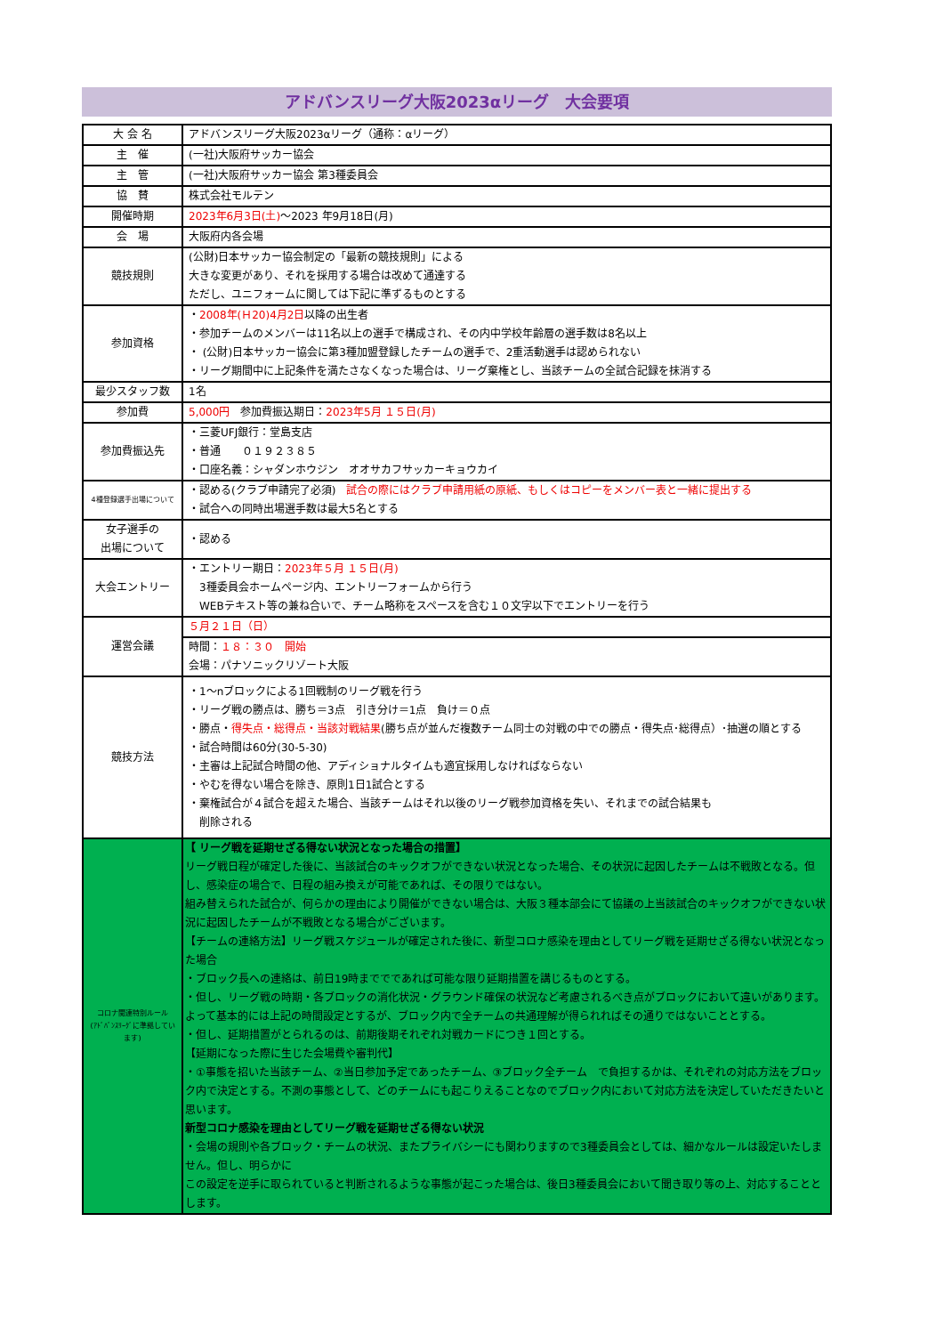アドバンスリーグ大阪2023αリーグ　大会要項
| 大 会 名 | アドバンスリーグ大阪2023αリーグ（通称：αリーグ） |
| 主 催 | (一社)大阪府サッカー協会 |
| 主 管 | (一社)大阪府サッカー協会 第3種委員会 |
| 協 賛 | 株式会社モルテン |
| 開催時期 | 2023年6月3日(土) ～2023 年9月18日(月) |
| 会 場 | 大阪府内各会場 |
| 競技規則 | (公財)日本サッカー協会制定の「最新の競技規則」による 大きな変更があり、それを採用する場合は改めて通達する ただし、ユニフォームに関しては下記に準ずるものとする |
| 参加資格 | ・ 2008年(Ｈ20)4月2日 以降の出生者 ・参加チームのメンバーは11名以上の選手で構成され、その内中学校年齢層の選手数は8名以上 ・ (公財)日本サッカー協会に第3種加盟登録したチームの選手で、2重活動選手は認められない ・リーグ期間中に上記条件を満たさなくなった場合は、リーグ棄権とし、当該チームの全試合記録を抹消する |
| 最少スタッフ数 | 1名 |
| 参加費 | 5,000円 参加費振込期日： 2023年5月 １５日(月) |
| 参加費振込先 | ・三菱UFJ銀行：堂島支店 ・普通 ０１９２３８５ ・口座名義：シャダンホウジン オオサカフサッカーキョウカイ |
| 4種登録選手出場について | ・認める(クラブ申請完了必須) 試合の際にはクラブ申請用紙の原紙、もしくはコピーをメンバー表と一緒に提出する ・試合への同時出場選手数は最大5名とする |
| 女子選手の 出場について | ・認める |
| 大会エントリー | ・エントリー期日： 2023年５月 １５日(月) 3種委員会ホームページ内、エントリーフォームから行う WEBテキスト等の兼ね合いで、チーム略称をスペースを含む１０文字以下でエントリーを行う |
| 運営会議 | ５月２１日（日） |
| | 時間： １８：３０ 開始 会場：パナソニックリゾート大阪 |
| 競技方法 | ・1～nブロックによる1回戦制のリーグ戦を行う ・リーグ戦の勝点は、勝ち＝3点 引き分け＝1点 負け＝０点 ・勝点・ 得失点・総得点・当該対戦結果 (勝ち点が並んだ複数チーム同士の対戦の中での勝点・得失点･総得点）･抽選の順とする ・試合時間は60分(30-5-30) ・主審は上記試合時間の他、アディショナルタイムも適宜採用しなければならない ・やむを得ない場合を除き、原則1日1試合とする ・棄権試合が４試合を超えた場合、当該チームはそれ以後のリーグ戦参加資格を失い、それまでの試合結果も 削除される |
| コロナ関連特別ルール (ｱﾄﾞﾊﾞﾝｽﾘｰｸﾞに準拠しています) | 【 リーグ戦を延期せざる得ない状況となった場合の措置】 リーグ戦日程が確定した後に、当該試合のキックオフができない状況となった場合、その状況に起因したチームは不戦敗となる。但し、感染症の場合で、日程の組み換えが可能であれば、その限りではない。 組み替えられた試合が、何らかの理由により開催ができない場合は、大阪３種本部会にて協議の上当該試合のキックオフができない状況に起因したチームが不戦敗となる場合がございます。 【チームの連絡方法】リーグ戦スケジュールが確定された後に、新型コロナ感染を理由としてリーグ戦を延期せざる得ない状況となった場合 ・ブロック長への連絡は、前日19時まででであれば可能な限り延期措置を講じるものとする。 ・但し、リーグ戦の時期・各ブロックの消化状況・グラウンド確保の状況など考慮されるべき点がブロックにおいて違いがあります。よって基本的には上記の時間設定とするが、ブロック内で全チームの共通理解が得られればその通りではないこととする。 ・但し、延期措置がとられるのは、前期後期それぞれ対戦カードにつき１回とする。 【延期になった際に生じた会場費や審判代】 ・①事態を招いた当該チーム、②当日参加予定であったチーム、③ブロック全チーム で負担するかは、それぞれの対応方法をブロック内で決定とする。不測の事態として、どのチームにも起こりえることなのでブロック内において対応方法を決定していただきたいと思います。 新型コロナ感染を理由としてリーグ戦を延期せざる得ない状況 ・会場の規則や各ブロック・チームの状況、またプライバシーにも関わりますので3種委員会としては、細かなルールは設定いたしません。但し、明らかに この設定を逆手に取られていると判断されるような事態が起こった場合は、後日3種委員会において聞き取り等の上、対応することとします。 |